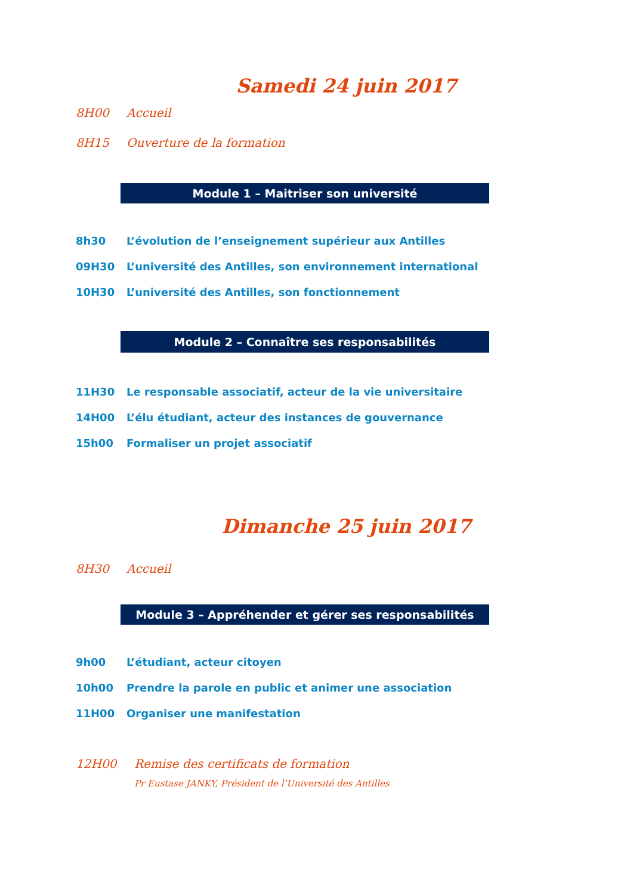Samedi 24 juin 2017
8H00 Accueil
8H15 Ouverture de la formation
Module 1 – Maitriser son université
8h30 L’évolution de l’enseignement supérieur aux Antilles
09H30 L’université des Antilles, son environnement international
10H30 L’université des Antilles, son fonctionnement
Module 2 – Connaître ses responsabilités
11H30 Le responsable associatif, acteur de la vie universitaire
14H00 L’élu étudiant, acteur des instances de gouvernance
15h00 Formaliser un projet associatif
Dimanche 25 juin 2017
8H30 Accueil
Module 3 – Appréhender et gérer ses responsabilités
9h00 L’étudiant, acteur citoyen
10h00 Prendre la parole en public et animer une association
11H00 Organiser une manifestation
12H00 Remise des certificats de formation
Pr Eustase JANKY, Président de l’Université des Antilles